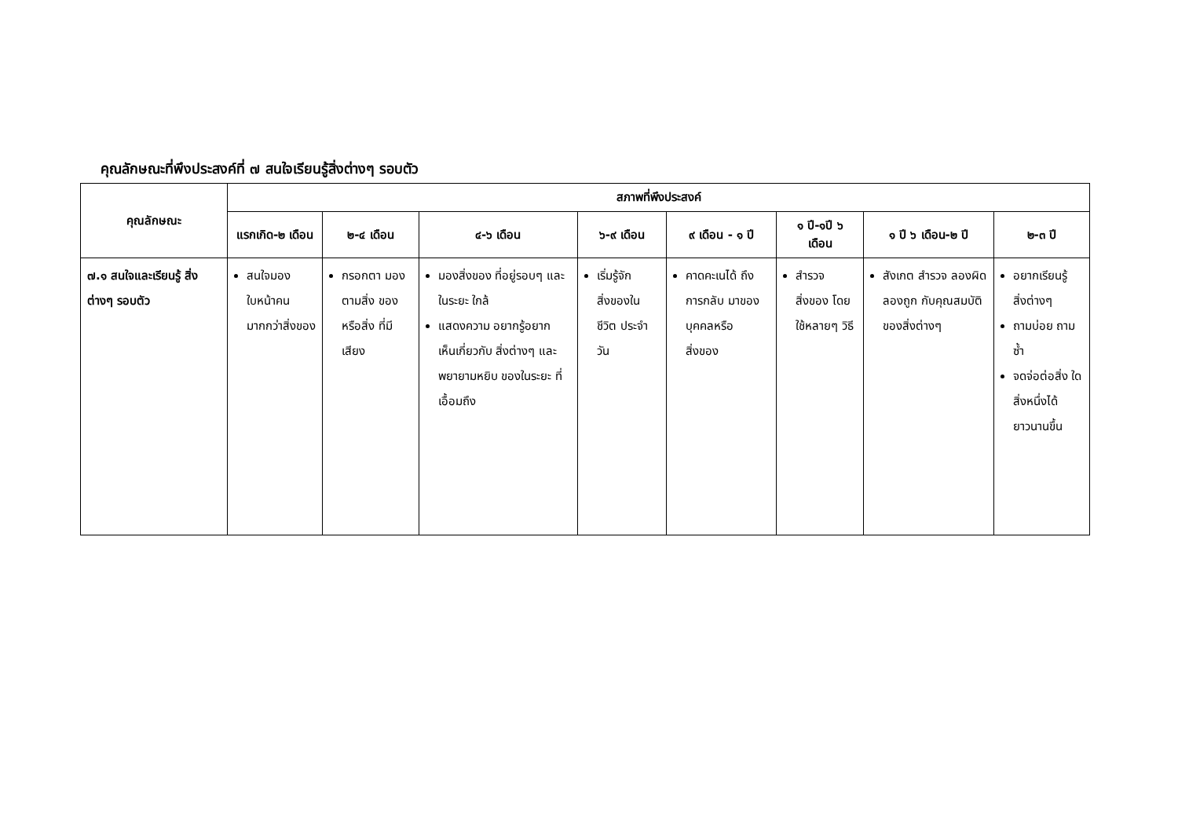คุณลักษณะที่พึงประสงค์ที่ ๗ สนใจเรียนรู้สิ่งต่างๆ รอบตัว
| คุณลักษณะ | สภาพที่พึงประสงค์ | | | | | | | |
| --- | --- | --- | --- | --- | --- | --- | --- | --- |
| | แรกเกิด-๒ เดือน | ๒-๔ เดือน | ๔-๖ เดือน | ๖-๙ เดือน | ๙ เดือน - ๑ ปี | ๑ ปี-๑ปี ๖ เดือน | ๑ ปี ๖ เดือน-๒ ปี | ๒-๓ ปี |
| ๗.๑ สนใจและเรียนรู้ สิ่งต่างๆ รอบตัว | สนใจมอง ใบหน้าคน มากกว่าสิ่งของ | กรอกตา มองตามสิ่ง ของหรือสิ่ง ที่มีเสียง | มองสิ่งของ ที่อยู่รอบๆ และในระยะ ใกล้ แสดงความ อยากรู้อยาก เห็นเกี่ยวกับ สิ่งต่างๆ และ พยายามหยิบ ของในระยะ ที่เอื้อมถึง | เริ่มรู้จัก สิ่งของใน ชีวิต ประจำวัน | คาดคะเนได้ ถึงการกลับ มาของ บุคคลหรือ สิ่งของ | สำรวจสิ่งของ โดยใช้หลายๆ วิธี | สังเกต สำรวจ ลองผิดลองถูก กับคุณสมบัติ ของสิ่งต่างๆ | อยากเรียนรู้ สิ่งต่างๆ ถามบ่อย ถามซ้ำ จดจ่อต่อสิ่ง ใดสิ่งหนึ่งได้ ยาวนานขึ้น |